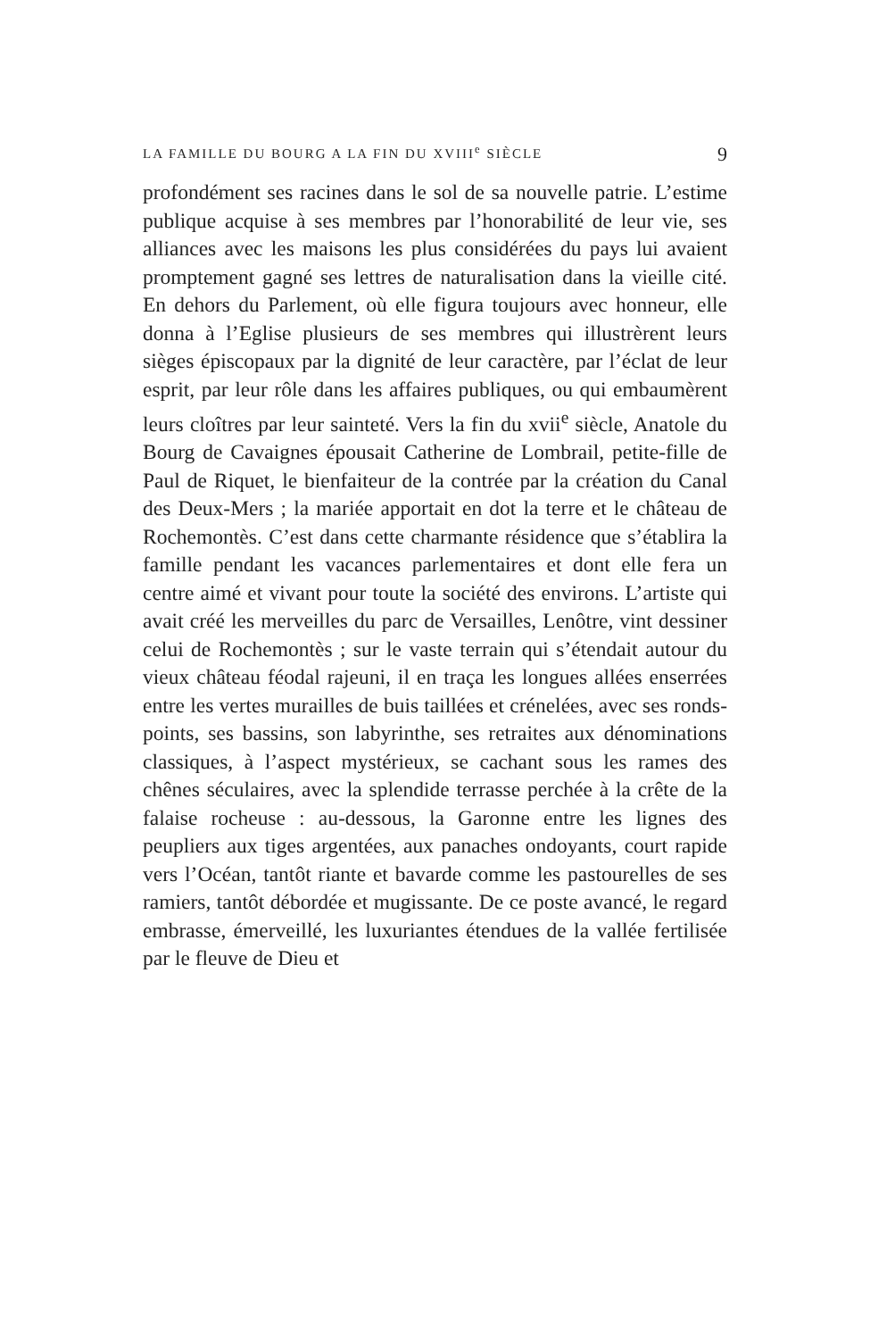LA FAMILLE DU BOURG A LA FIN DU XVIII<sup>e</sup> SIÈCLE 9
profondément ses racines dans le sol de sa nouvelle patrie. L’estime publique acquise à ses membres par l’honorabilité de leur vie, ses alliances avec les maisons les plus considérées du pays lui avaient promptement gagné ses lettres de naturalisation dans la vieille cité. En dehors du Parlement, où elle figura toujours avec honneur, elle donna à l’Eglise plusieurs de ses membres qui illustrèrent leurs sièges épiscopaux par la dignité de leur caractère, par l’éclat de leur esprit, par leur rôle dans les affaires publiques, ou qui embaumèrent leurs cloîtres par leur sainteté. Vers la fin du xvii<sup>e</sup> siècle, Anatole du Bourg de Cavaignes épousait Catherine de Lombrail, petite-fille de Paul de Riquet, le bienfaiteur de la contrée par la création du Canal des Deux-Mers ; la mariée apportait en dot la terre et le château de Rochemontès. C’est dans cette charmante résidence que s’établira la famille pendant les vacances parlementaires et dont elle fera un centre aimé et vivant pour toute la société des environs. L’artiste qui avait créé les merveilles du parc de Versailles, Lenôtre, vint dessiner celui de Rochemontès ; sur le vaste terrain qui s’étendait autour du vieux château féodal rajeuni, il en traça les longues allées enserrées entre les vertes murailles de buis taillées et crénelées, avec ses ronds-points, ses bassins, son labyrinthe, ses retraites aux dénominations classiques, à l’aspect mystérieux, se cachant sous les rames des chênes séculaires, avec la splendide terrasse perchée à la crête de la falaise rocheuse : au-dessous, la Garonne entre les lignes des peupliers aux tiges argentées, aux panaches ondoyants, court rapide vers l’Océan, tantôt riante et bavarde comme les pastourelles de ses ramiers, tantôt débordée et mugissante. De ce poste avancé, le regard embrasse, émerveillé, les luxuriantes étendues de la vallée fertilisée par le fleuve de Dieu et